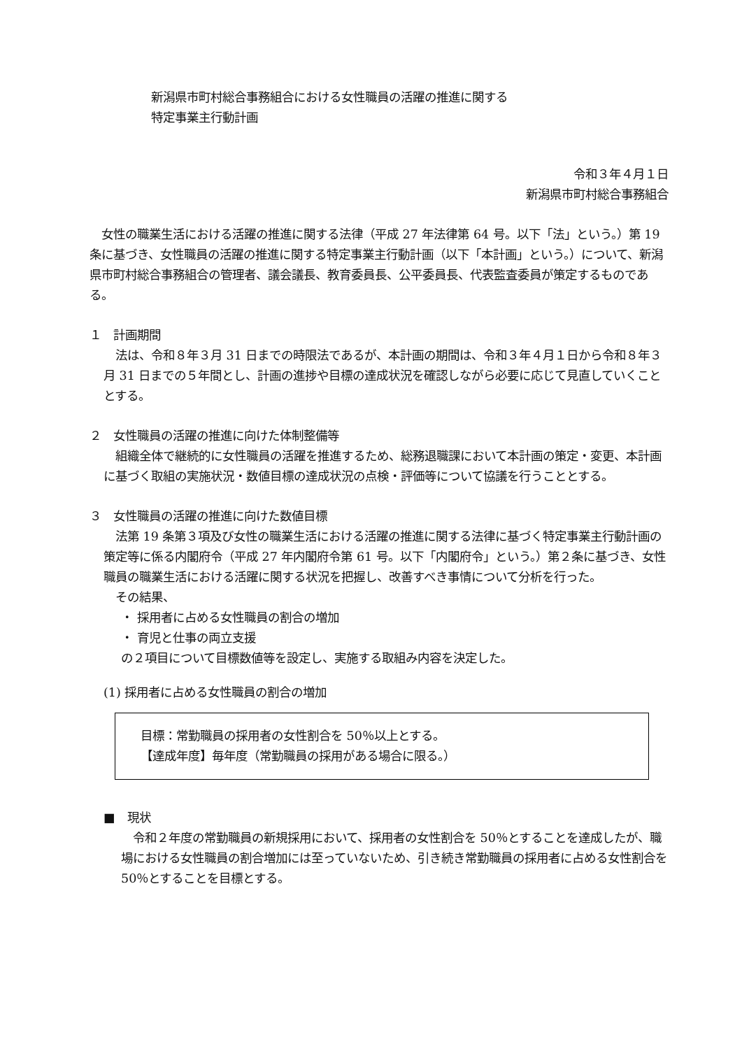新潟県市町村総合事務組合における女性職員の活躍の推進に関する
特定事業主行動計画
令和３年４月１日
新潟県市町村総合事務組合
　女性の職業生活における活躍の推進に関する法律（平成 27 年法律第 64 号。以下「法」という。）第 19 条に基づき、女性職員の活躍の推進に関する特定事業主行動計画（以下「本計画」という。）について、新潟県市町村総合事務組合の管理者、議会議長、教育委員長、公平委員長、代表監査委員が策定するものである。
１　計画期間
　法は、令和８年３月 31 日までの時限法であるが、本計画の期間は、令和３年４月１日から令和８年３月 31 日までの５年間とし、計画の進捗や目標の達成状況を確認しながら必要に応じて見直していくこととする。
２　女性職員の活躍の推進に向けた体制整備等
　組織全体で継続的に女性職員の活躍を推進するため、総務退職課において本計画の策定・変更、本計画に基づく取組の実施状況・数値目標の達成状況の点検・評価等について協議を行うこととする。
３　女性職員の活躍の推進に向けた数値目標
　法第 19 条第３項及び女性の職業生活における活躍の推進に関する法律に基づく特定事業主行動計画の策定等に係る内閣府令（平成 27 年内閣府令第 61 号。以下「内閣府令」という。）第２条に基づき、女性職員の職業生活における活躍に関する状況を把握し、改善すべき事情について分析を行った。
　その結果、
・ 採用者に占める女性職員の割合の増加
・ 育児と仕事の両立支援
の２項目について目標数値等を設定し、実施する取組み内容を決定した。
(1) 採用者に占める女性職員の割合の増加
目標：常勤職員の採用者の女性割合を 50％以上とする。
【達成年度】毎年度（常勤職員の採用がある場合に限る。）
■　現状
　令和２年度の常勤職員の新規採用において、採用者の女性割合を 50％とすることを達成したが、職場における女性職員の割合増加には至っていないため、引き続き常勤職員の採用者に占める女性割合を 50％とすることを目標とする。